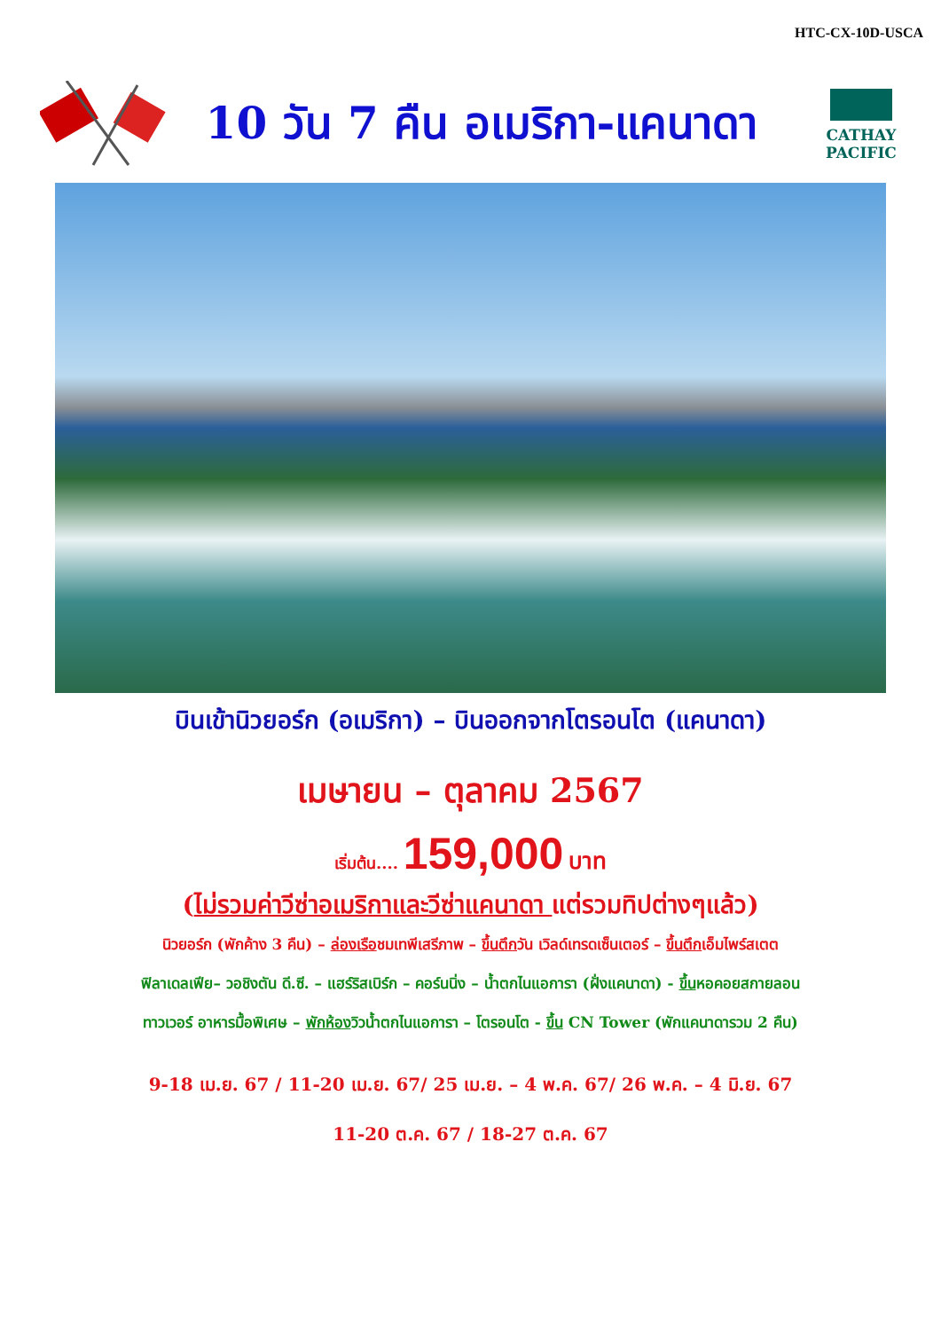HTC-CX-10D-USCA
10 วัน 7 คืน อเมริกา-แคนาดา
CATHAY PACIFIC
บินเข้านิวยอร์ก (อเมริกา) – บินออกจากโตรอนโต (แคนาดา)
เมษายน – ตุลาคม 2567
เริ่มต้น.... 159,000 บาท
(ไม่รวมค่าวีซ่าอเมริกาและวีซ่าแคนาดา แต่รวมทิปต่างๆแล้ว)
นิวยอร์ก (พักค้าง 3 คืน) – ล่องเรือชมเทพีเสรีภาพ – ขึ้นตึกวัน เวิลด์เทรดเซ็นเตอร์ – ขึ้นตึกเอ็มไพร์สเตต
ฟิลาเดลเฟีย– วอชิงตัน ดี.ซี. – แฮร์ริสเบิร์ก – คอร์นนิ่ง – น้ำตกไนแอการา (ฝั่งแคนาดา) - ขึ้นหอคอยสกายลอน
ทาวเวอร์ อาหารมื้อพิเศษ – พักห้องวิวน้ำตกไนแอการา – โตรอนโต - ขึ้น CN Tower (พักแคนาดารวม 2 คืน)
9-18 เม.ย. 67 / 11-20 เม.ย. 67/ 25 เม.ย. – 4 พ.ค. 67/ 26 พ.ค. – 4 มิ.ย. 67
11-20 ต.ค. 67 / 18-27 ต.ค. 67